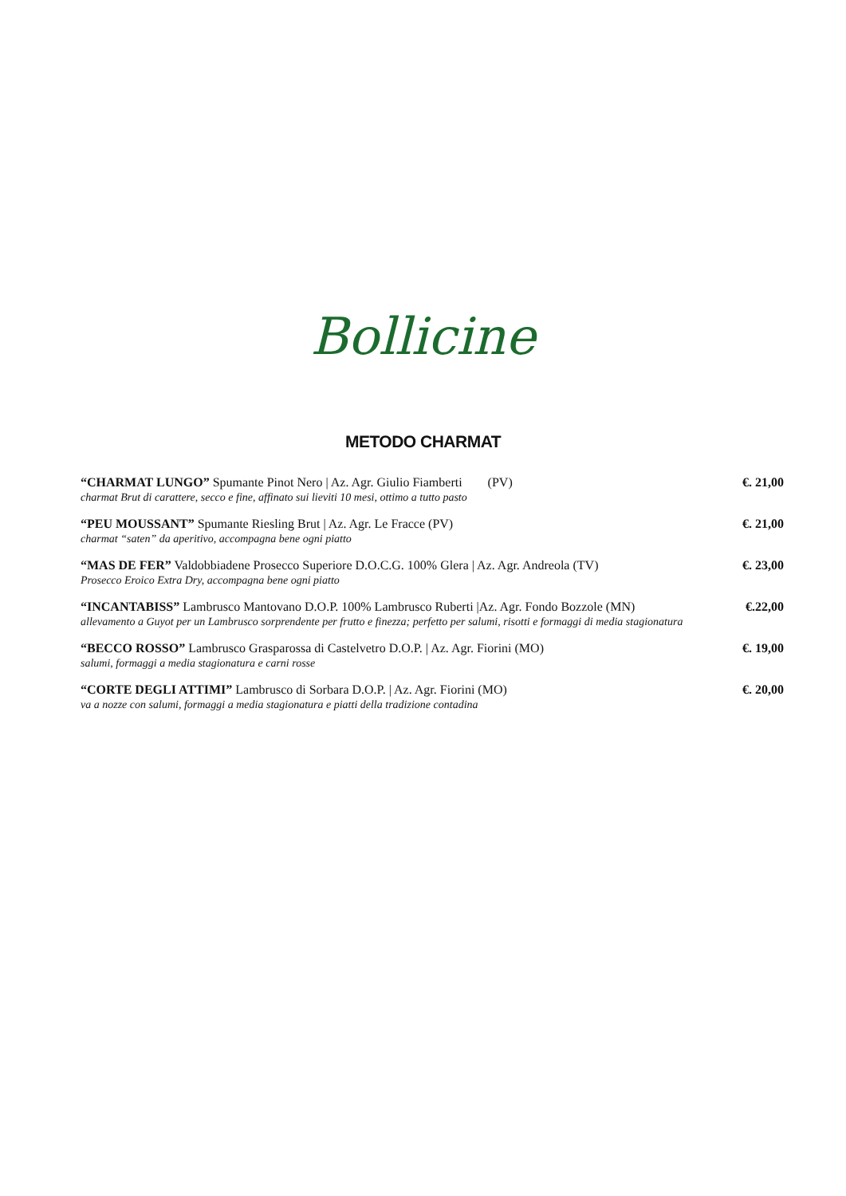Bollicine
METODO CHARMAT
“CHARMAT LUNGO” Spumante Pinot Nero | Az. Agr. Giulio Fiamberti (PV) €. 21,00
charmat Brut di carattere, secco e fine, affinato sui lieviti 10 mesi, ottimo a tutto pasto
“PEU MOUSSANT” Spumante Riesling Brut | Az. Agr. Le Fracce (PV) €. 21,00
charmat “saten” da aperitivo, accompagna bene ogni piatto
“MAS DE FER” Valdobbiadene Prosecco Superiore D.O.C.G. 100% Glera | Az. Agr. Andreola (TV) €. 23,00
Prosecco Eroico Extra Dry, accompagna bene ogni piatto
“INCANTABISS” Lambrusco Mantovano D.O.P. 100% Lambrusco Ruberti |Az. Agr. Fondo Bozzole (MN) €.22,00
allevamento a Guyot per un Lambrusco sorprendente per frutto e finezza; perfetto per salumi, risotti e formaggi di media stagionatura
“BECCO ROSSO” Lambrusco Grasparossa di Castelvetro D.O.P. | Az. Agr. Fiorini (MO) €. 19,00
salumi, formaggi a media stagionatura e carni rosse
“CORTE DEGLI ATTIMI” Lambrusco di Sorbara D.O.P. | Az. Agr. Fiorini (MO) €. 20,00
va a nozze con salumi, formaggi a media stagionatura e piatti della tradizione contadina